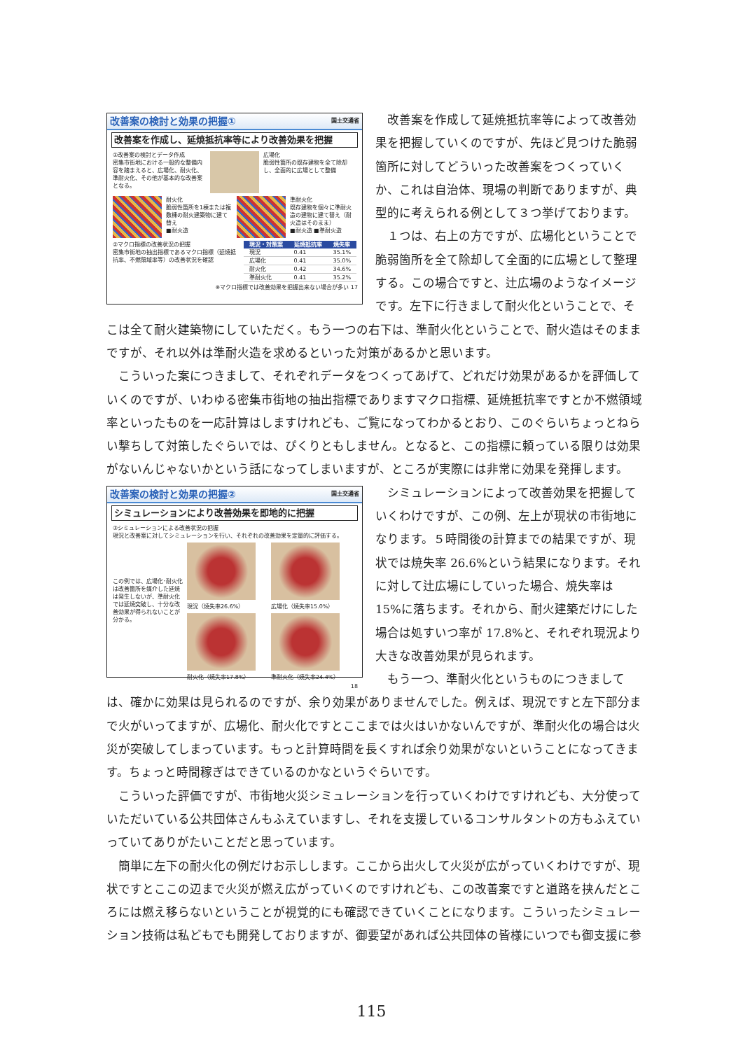改善案の検討と効果の把握① 国土交通省
改善案を作成し、延焼抵抗率等により改善効果を把握
①改善案の検討とデータ作成
密集市街地における一般的な整備内容を踏まえると、広場化、耐火化、準耐火化、その他が基本的な改善案となる。
広場化
脆弱性箇所の既存建物を全て除却し、全面的に広場として整備
耐火化
脆弱性箇所を1棟または複数棟の耐火建築物に建て替え
■耐火造
準耐火化
既存建物を個々に準耐火造の建物に建て替え（耐火造はそのまま）
■耐火造 ■準耐火造
②マクロ指標の改善状況の把握
密集市街地の抽出指標であるマクロ指標（延焼抵抗率、不燃領域率等）の改善状況を確認
| 現況・対策案 | 延焼抵抗率 | 焼失率 |
| --- | --- | --- |
| 現況 | 0.41 | 35.1% |
| 広場化 | 0.41 | 35.0% |
| 耐火化 | 0.42 | 34.6% |
| 準耐火化 | 0.41 | 35.2% |
※マクロ指標では改善効果を把握出来ない場合が多い 17
改善案を作成して延焼抵抗率等によって改善効果を把握していくのですが、先ほど見つけた脆弱箇所に対してどういった改善案をつくっていくか、これは自治体、現場の判断でありますが、典型的に考えられる例として３つ挙げております。
１つは、右上の方ですが、広場化ということで脆弱箇所を全て除却して全面的に広場として整理する。この場合ですと、辻広場のようなイメージです。左下に行きまして耐火化ということで、そこは全て耐火建築物にしていただく。もう一つの右下は、準耐火化ということで、耐火造はそのままですが、それ以外は準耐火造を求めるといった対策があるかと思います。
こういった案につきまして、それぞれデータをつくってあげて、どれだけ効果があるかを評価していくのですが、いわゆる密集市街地の抽出指標でありますマクロ指標、延焼抵抗率ですとか不燃領域率といったものを一応計算はしますけれども、ご覧になってわかるとおり、このぐらいちょっとねらい撃ちして対策したぐらいでは、ぴくりともしません。となると、この指標に頼っている限りは効果がないんじゃないかという話になってしまいますが、ところが実際には非常に効果を発揮します。
改善案の検討と効果の把握② 国土交通省
シミュレーションにより改善効果を即地的に把握
③シミュレーションによる改善状況の把握
現況と改善案に対してシミュレーションを行い、それぞれの改善効果を定量的に評価する。
この例では、広場化･耐火化は改善箇所を媒介した延焼は発生しないが、準耐火化では延焼突破し、十分な改善効果が得られないことが分かる。
現況（焼失率26.6%）
広場化（焼失率15.0%）
耐火化（焼失率17.8%）
準耐火化（焼失率24.4%）
18
シミュレーションによって改善効果を把握していくわけですが、この例、左上が現状の市街地になります。５時間後の計算までの結果ですが、現状では焼失率 26.6%という結果になります。それに対して辻広場にしていった場合、焼失率は 15%に落ちます。それから、耐火建築だけにした場合は処すいつ率が 17.8%と、それぞれ現況より大きな改善効果が見られます。
もう一つ、準耐火化というものにつきましては、確かに効果は見られるのですが、余り効果がありませんでした。例えば、現況ですと左下部分まで火がいってますが、広場化、耐火化ですとここまでは火はいかないんですが、準耐火化の場合は火災が突破してしまっています。もっと計算時間を長くすれば余り効果がないということになってきます。ちょっと時間稼ぎはできているのかなというぐらいです。
こういった評価ですが、市街地火災シミュレーションを行っていくわけですけれども、大分使っていただいている公共団体さんもふえていますし、それを支援しているコンサルタントの方もふえていっていてありがたいことだと思っています。
簡単に左下の耐火化の例だけお示しします。ここから出火して火災が広がっていくわけですが、現状ですとここの辺まで火災が燃え広がっていくのですけれども、この改善案ですと道路を挟んだところには燃え移らないということが視覚的にも確認できていくことになります。こういったシミュレーション技術は私どもでも開発しておりますが、御要望があれば公共団体の皆様にいつでも御支援に参
115